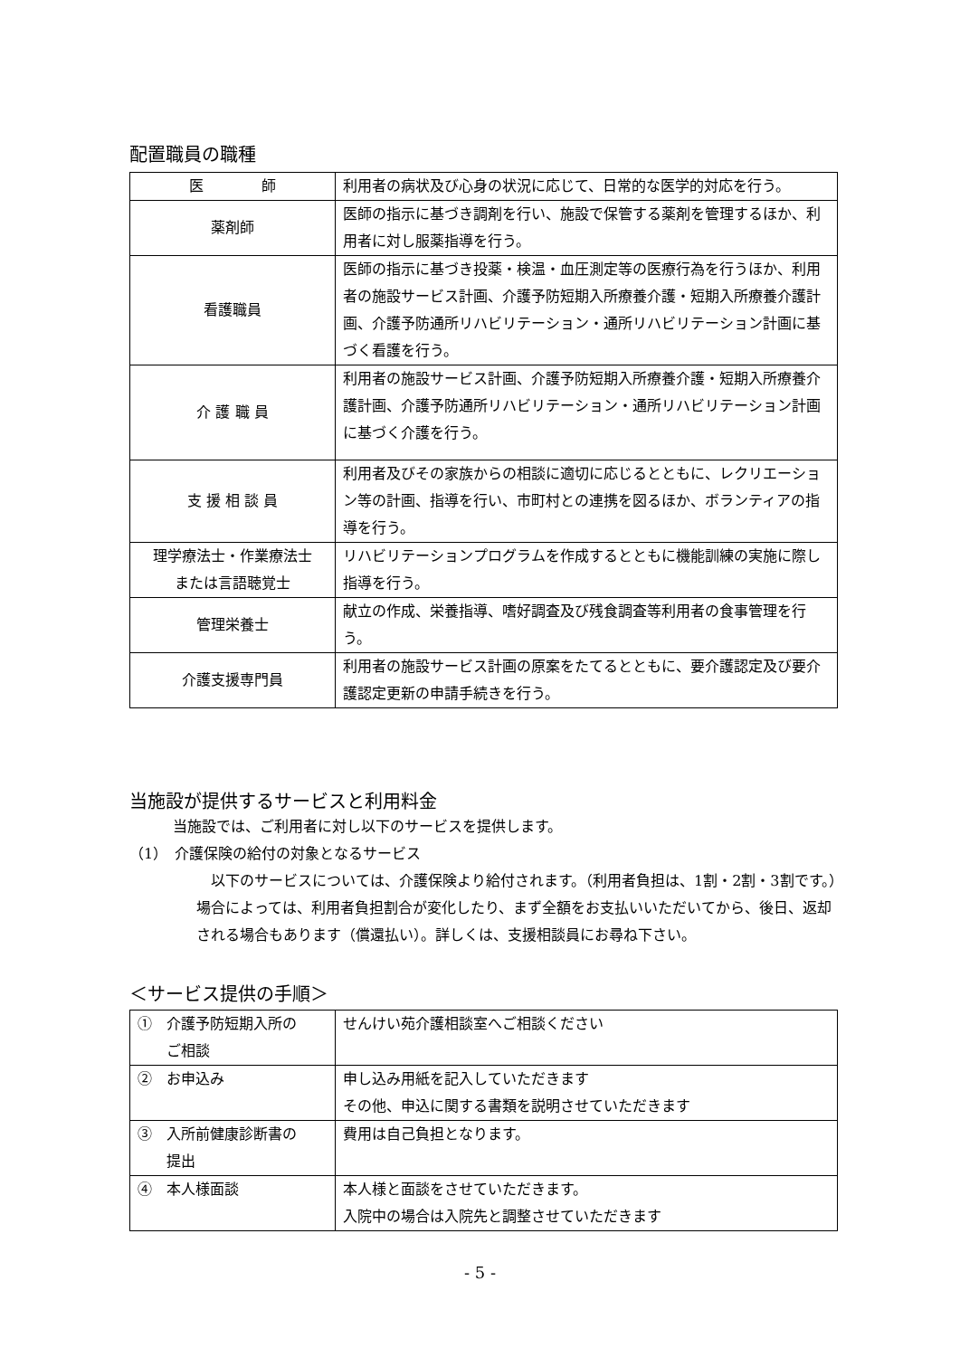配置職員の職種
| 医 師 | 利用者の病状及び心身の状況に応じて、日常的な医学的対応を行う。 |
| 薬剤師 | 医師の指示に基づき調剤を行い、施設で保管する薬剤を管理するほか、利用者に対し服薬指導を行う。 |
| 看護職員 | 医師の指示に基づき投薬・検温・血圧測定等の医療行為を行うほか、利用者の施設サービス計画、介護予防短期入所療養介護・短期入所療養介護計画、介護予防通所リハビリテーション・通所リハビリテーション計画に基づく看護を行う。 |
| 介 護 職 員 | 利用者の施設サービス計画、介護予防短期入所療養介護・短期入所療養介護計画、介護予防通所リハビリテーション・通所リハビリテーション計画に基づく介護を行う。 |
| 支 援 相 談 員 | 利用者及びその家族からの相談に適切に応じるとともに、レクリエーション等の計画、指導を行い、市町村との連携を図るほか、ボランティアの指導を行う。 |
| 理学療法士・作業療法士 または言語聴覚士 | リハビリテーションプログラムを作成するとともに機能訓練の実施に際し指導を行う。 |
| 管理栄養士 | 献立の作成、栄養指導、嗜好調査及び残食調査等利用者の食事管理を行う。 |
| 介護支援専門員 | 利用者の施設サービス計画の原案をたてるとともに、要介護認定及び要介護認定更新の申請手続きを行う。 |
当施設が提供するサービスと利用料金
当施設では、ご利用者に対し以下のサービスを提供します。
（1）　介護保険の給付の対象となるサービス
以下のサービスについては、介護保険より給付されます。（利用者負担は、1割・2割・3割です。）場合によっては、利用者負担割合が変化したり、まず全額をお支払いいただいてから、後日、返却される場合もあります（償還払い）。詳しくは、支援相談員にお尋ね下さい。
＜サービス提供の手順＞
| ① 介護予防短期入所の ご相談 | せんけい苑介護相談室へご相談ください |
| ② お申込み | 申し込み用紙を記入していただきます その他、申込に関する書類を説明させていただきます |
| ③ 入所前健康診断書の 提出 | 費用は自己負担となります。 |
| ④ 本人様面談 | 本人様と面談をさせていただきます。 入院中の場合は入院先と調整させていただきます |
- 5 -